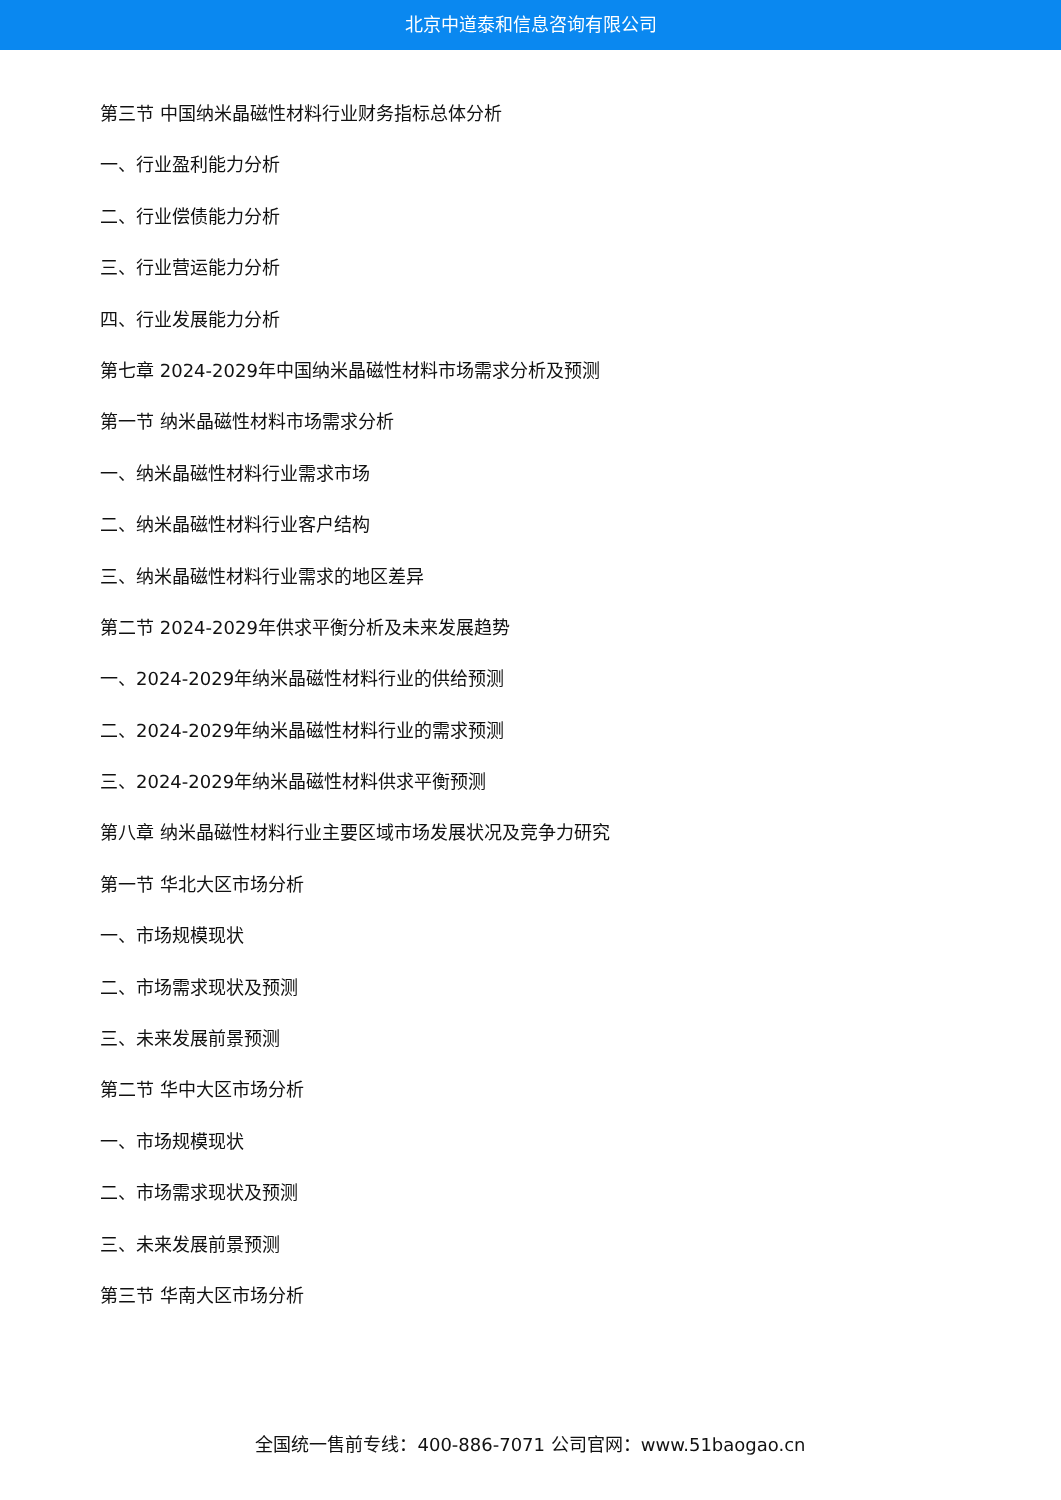北京中道泰和信息咨询有限公司
第三节 中国纳米晶磁性材料行业财务指标总体分析
一、行业盈利能力分析
二、行业偿债能力分析
三、行业营运能力分析
四、行业发展能力分析
第七章 2024-2029年中国纳米晶磁性材料市场需求分析及预测
第一节 纳米晶磁性材料市场需求分析
一、纳米晶磁性材料行业需求市场
二、纳米晶磁性材料行业客户结构
三、纳米晶磁性材料行业需求的地区差异
第二节 2024-2029年供求平衡分析及未来发展趋势
一、2024-2029年纳米晶磁性材料行业的供给预测
二、2024-2029年纳米晶磁性材料行业的需求预测
三、2024-2029年纳米晶磁性材料供求平衡预测
第八章 纳米晶磁性材料行业主要区域市场发展状况及竞争力研究
第一节 华北大区市场分析
一、市场规模现状
二、市场需求现状及预测
三、未来发展前景预测
第二节 华中大区市场分析
一、市场规模现状
二、市场需求现状及预测
三、未来发展前景预测
第三节 华南大区市场分析
全国统一售前专线：400-886-7071 公司官网：www.51baogao.cn